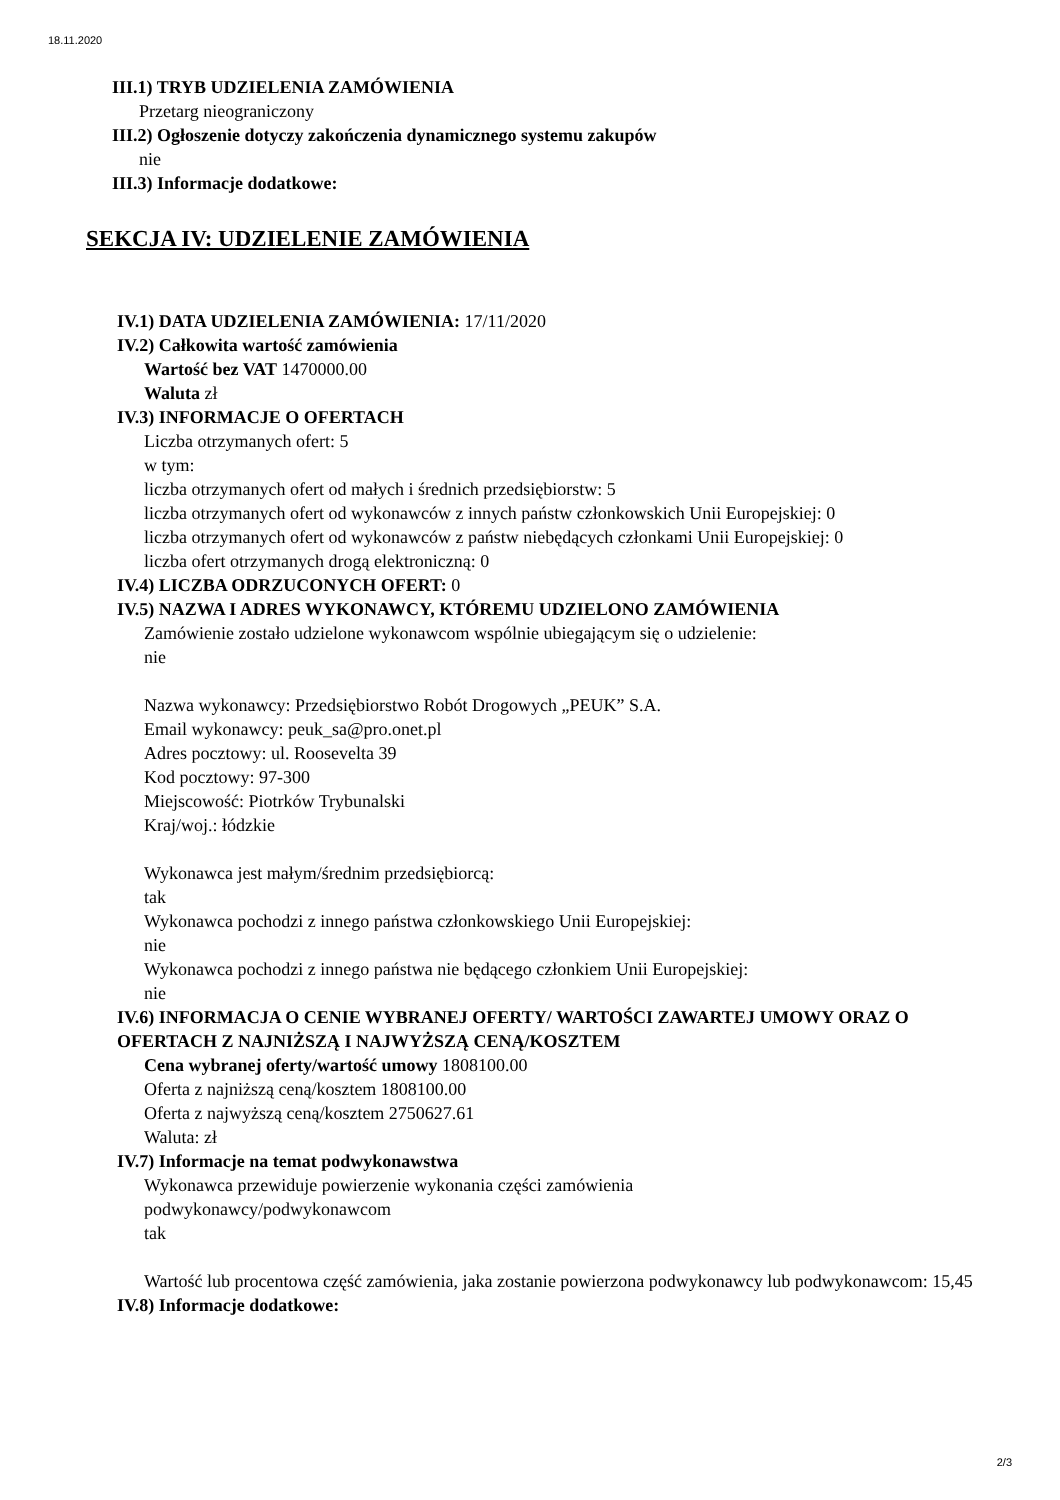18.11.2020
III.1) TRYB UDZIELENIA ZAMÓWIENIA
Przetarg nieograniczony
III.2) Ogłoszenie dotyczy zakończenia dynamicznego systemu zakupów
nie
III.3) Informacje dodatkowe:
SEKCJA IV: UDZIELENIE ZAMÓWIENIA
IV.1) DATA UDZIELENIA ZAMÓWIENIA: 17/11/2020
IV.2) Całkowita wartość zamówienia
Wartość bez VAT 1470000.00
Waluta zł
IV.3) INFORMACJE O OFERTACH
Liczba otrzymanych ofert: 5
w tym:
liczba otrzymanych ofert od małych i średnich przedsiębiorstw: 5
liczba otrzymanych ofert od wykonawców z innych państw członkowskich Unii Europejskiej: 0
liczba otrzymanych ofert od wykonawców z państw niebędących członkami Unii Europejskiej: 0
liczba ofert otrzymanych drogą elektroniczną: 0
IV.4) LICZBA ODRZUCONYCH OFERT: 0
IV.5) NAZWA I ADRES WYKONAWCY, KTÓREMU UDZIELONO ZAMÓWIENIA
Zamówienie zostało udzielone wykonawcom wspólnie ubiegającym się o udzielenie:
nie
Nazwa wykonawcy: Przedsiębiorstwo Robót Drogowych „PEUK” S.A.
Email wykonawcy: peuk_sa@pro.onet.pl
Adres pocztowy: ul. Roosevelta 39
Kod pocztowy: 97-300
Miejscowość: Piotrków Trybunalski
Kraj/woj.: łódzkie
Wykonawca jest małym/średnim przedsiębiorcą:
tak
Wykonawca pochodzi z innego państwa członkowskiego Unii Europejskiej:
nie
Wykonawca pochodzi z innego państwa nie będącego członkiem Unii Europejskiej:
nie
IV.6) INFORMACJA O CENIE WYBRANEJ OFERTY/ WARTOŚCI ZAWARTEJ UMOWY ORAZ O OFERTACH Z NAJNIŻSZĄ I NAJWYŻSZĄ CENĄ/KOSZTEM
Cena wybranej oferty/wartość umowy 1808100.00
Oferta z najniższą ceną/kosztem 1808100.00
Oferta z najwyższą ceną/kosztem 2750627.61
Waluta: zł
IV.7) Informacje na temat podwykonawstwa
Wykonawca przewiduje powierzenie wykonania części zamówienia
podwykonawcy/podwykonawcom
tak
Wartość lub procentowa część zamówienia, jaka zostanie powierzona podwykonawcy lub podwykonawcom: 15,45
IV.8) Informacje dodatkowe:
2/3